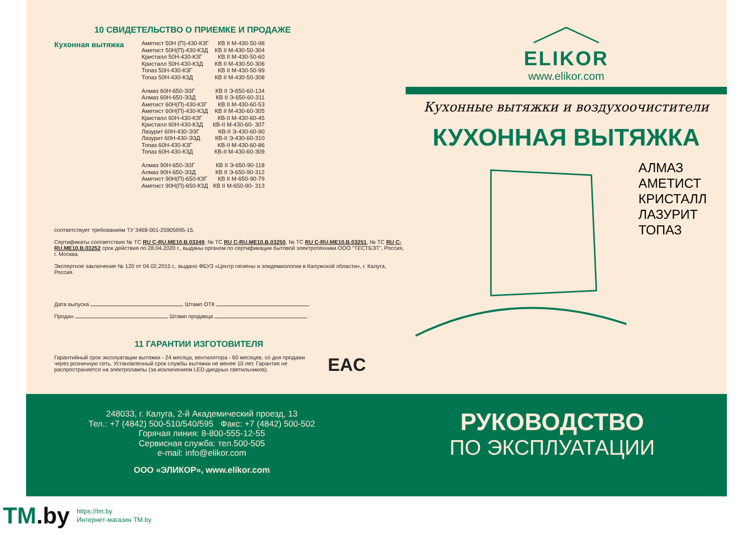10 СВИДЕТЕЛЬСТВО О ПРИЕМКЕ И ПРОДАЖЕ
Кухонная вытяжка
| Аметист 50Н (П)-430-К3Г | КВ II М-430-50-98 |
| Аметист 50Н(П)-430-К3Д | КВ II М-430-50-304 |
| Кристалл 50Н-430-К3Г | КВ II М-430-50-60 |
| Кристалл 50Н-430-К3Д | КВ II М-430-50-306 |
| Топаз 50Н-430-К3Г | КВ II М-430-50-99 |
| Топаз 50Н-430-К3Д | КВ II М-430-50-308 |
| Алмаз 60Н-650-ЭЗГ | КВ II Э-650-60-134 |
| Алмаз 60Н-650-ЭЗД | КВ II Э-650-60-311 |
| Аметист 60Н(П)-430-К3Г | КВ II М-430-60-53 |
| Аметист 60Н(П)-430-К3Д | КВ II М-430-60-305 |
| Кристалл 60Н-430-К3Г | КВ-II М-430-60-45 |
| Кристалл 60Н-430-К3Д | КВ-II М-430-60- 307 |
| Лазурит 60Н-430-ЭЗГ | КВ-II Э-430-60-90 |
| Лазурит 60Н-430-ЭЗД | КВ-II Э-430-60-310 |
| Топаз 60Н-430-К3Г | КВ-II М-430-60-86 |
| Топаз 60Н-430-К3Д | КВ-II М-430-60-309 |
| Алмаз 90Н-650-ЭЗГ | КВ II Э-650-90-118 |
| Алмаз 90Н-650-ЭЗД | КВ II Э-650-90-312 |
| Аметист 90Н(П)-650-К3Г | КВ II М-650-90-79 |
| Аметист 90Н(П)-650-К3Д | КВ II М-650-90- 313 |
соответствует требованиям ТУ 3468-001-25905995-15.
Сертификаты соответствия № ТС RU C-RU.ME10.B.03249, № ТС RU C-RU.ME10.B.03250, № ТС RU C-RU.ME10.B.03251, № ТС RU C-RU.ME10.B.03252 срок действия по 28.04.2020 г., выданы органом по сертификации бытовой электротехники ООО “ТЕСТБЭТ”, Россия, г. Москва.
Экспертное заключение № 120 от 04.02.2015 г,. выдано ФБУЗ «Центр гигиены и эпидемиологии в Калужской области», г. Калуга, Россия.
Дата выпуска Штамп ОТК
Продан Штамп продавца
11 ГАРАНТИИ ИЗГОТОВИТЕЛЯ
Гарантийный срок эксплуатации вытяжки - 24 месяца, вентилятора - 60 месяцев, со дня продажи через розничную сеть. Установленный срок службы вытяжки не менее 10 лет. Гарантия не распространяется на электролампы (за исключением LED-диодных светильников).
EAC
ELIKOR
www.elikor.com
Кухонные вытяжки и воздухоочистители
КУХОННАЯ ВЫТЯЖКА
АЛМАЗ
АМЕТИСТ
КРИСТАЛЛ
ЛАЗУРИТ
ТОПАЗ
248033, г. Калуга, 2-й Академический проезд, 13
Тел.: +7 (4842) 500-510/540/595 Факс: +7 (4842) 500-502
Горячая линия: 8-800-555-12-55
Сервисная служба: тел.500-505
e-mail: info@elikor.com
ООО «ЭЛИКОР», www.elikor.com
РУКОВОДСТВО
ПО ЭКСПЛУАТАЦИИ
TM.by
https://tm.by
Интернет-магазин TM.by